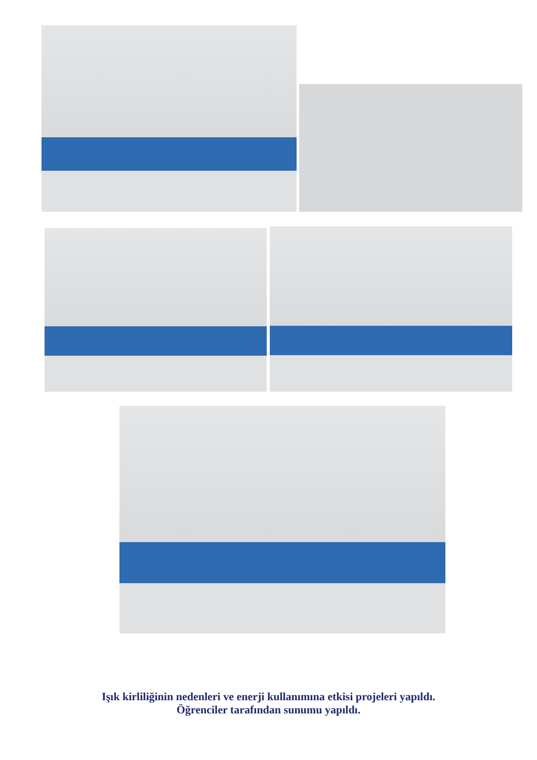Işık kirliliğinin nedenleri ve enerji kullanımına etkisi projeleri yapıldı.
Öğrenciler tarafından sunumu yapıldı.